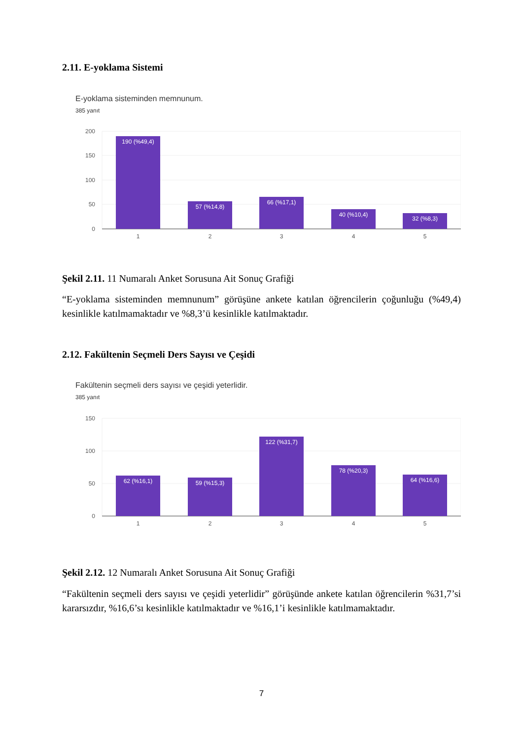2.11. E-yoklama Sistemi
E-yoklama sisteminden memnunum.
385 yanıt
200
150
100
50
0
190 (%49,4)
57 (%14,8)
66 (%17,1)
40 (%10,4)
32 (%8,3)
1
2
3
4
5
Şekil 2.11. 11 Numaralı Anket Sorusuna Ait Sonuç Grafiği
“E-yoklama sisteminden memnunum” görüşüne ankete katılan öğrencilerin çoğunluğu (%49,4) kesinlikle katılmamaktadır ve %8,3’ü kesinlikle katılmaktadır.
2.12. Fakültenin Seçmeli Ders Sayısı ve Çeşidi
Fakültenin seçmeli ders sayısı ve çeşidi yeterlidir.
385 yanıt
150
100
50
0
62 (%16,1)
59 (%15,3)
122 (%31,7)
78 (%20,3)
64 (%16,6)
1
2
3
4
5
Şekil 2.12. 12 Numaralı Anket Sorusuna Ait Sonuç Grafiği
“Fakültenin seçmeli ders sayısı ve çeşidi yeterlidir” görüşünde ankete katılan öğrencilerin %31,7’si kararsızdır, %16,6’sı kesinlikle katılmaktadır ve %16,1’i kesinlikle katılmamaktadır.
7